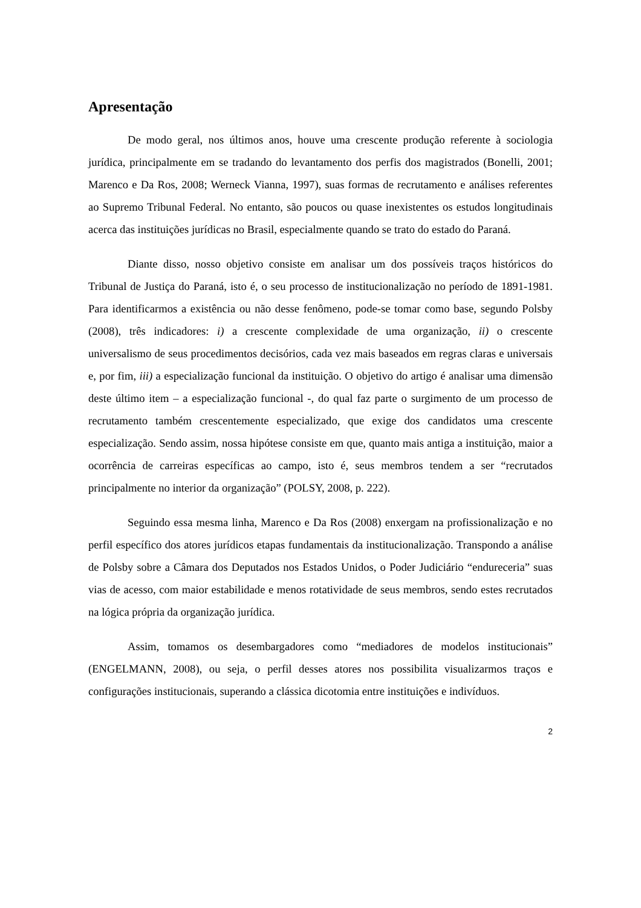Apresentação
De modo geral, nos últimos anos, houve uma crescente produção referente à sociologia jurídica, principalmente em se tradando do levantamento dos perfis dos magistrados (Bonelli, 2001; Marenco e Da Ros, 2008; Werneck Vianna, 1997), suas formas de recrutamento e análises referentes ao Supremo Tribunal Federal. No entanto, são poucos ou quase inexistentes os estudos longitudinais acerca das instituições jurídicas no Brasil, especialmente quando se trato do estado do Paraná.
Diante disso, nosso objetivo consiste em analisar um dos possíveis traços históricos do Tribunal de Justiça do Paraná, isto é, o seu processo de institucionalização no período de 1891-1981. Para identificarmos a existência ou não desse fenômeno, pode-se tomar como base, segundo Polsby (2008), três indicadores: i) a crescente complexidade de uma organização, ii) o crescente universalismo de seus procedimentos decisórios, cada vez mais baseados em regras claras e universais e, por fim, iii) a especialização funcional da instituição. O objetivo do artigo é analisar uma dimensão deste último item – a especialização funcional -, do qual faz parte o surgimento de um processo de recrutamento também crescentemente especializado, que exige dos candidatos uma crescente especialização. Sendo assim, nossa hipótese consiste em que, quanto mais antiga a instituição, maior a ocorrência de carreiras específicas ao campo, isto é, seus membros tendem a ser “recrutados principalmente no interior da organização” (POLSY, 2008, p. 222).
Seguindo essa mesma linha, Marenco e Da Ros (2008) enxergam na profissionalização e no perfil específico dos atores jurídicos etapas fundamentais da institucionalização. Transpondo a análise de Polsby sobre a Câmara dos Deputados nos Estados Unidos, o Poder Judiciário “endureceria” suas vias de acesso, com maior estabilidade e menos rotatividade de seus membros, sendo estes recrutados na lógica própria da organização jurídica.
Assim, tomamos os desembargadores como “mediadores de modelos institucionais” (ENGELMANN, 2008), ou seja, o perfil desses atores nos possibilita visualizarmos traços e configurações institucionais, superando a clássica dicotomia entre instituições e indivíduos.
2